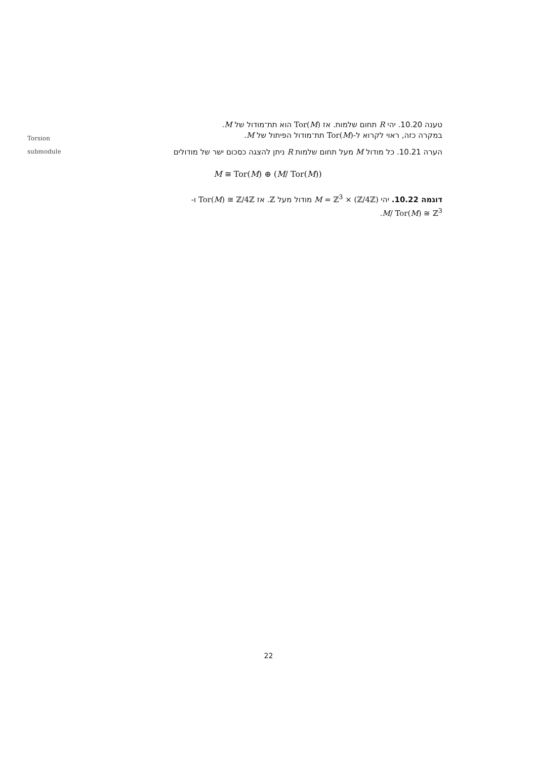Torsion
submodule
טענה 10.20. יהי R תחום שלמות. אז Tor(M) הוא תת־מודול של M.
במקרה כזה, ראוי לקרוא ל-Tor(M) תת־מודול הפיתול של M.
הערה 10.21. כל מודול M מעל תחום שלמות R ניתן להצגה כסכום ישר של מודולים
M ≅ Tor(M) ⊕ (M/ Tor(M))
דוגמה 10.22. יהי M = ℤ<sup>3</sup> × (ℤ/4ℤ) מודול מעל ℤ. אז Tor(M) ≅ ℤ/4ℤ ו-
M/ Tor(M) ≅ ℤ<sup>3</sup>.
22